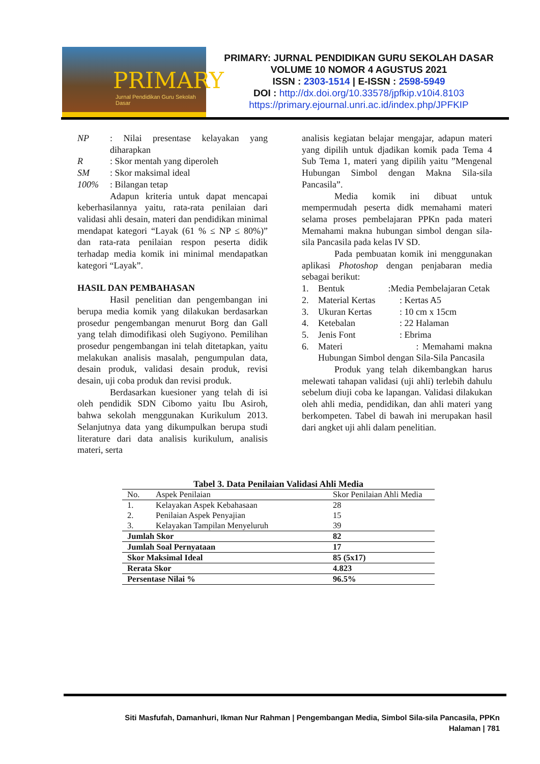PRIMARY
Jurnal Pendidikan Guru Sekolah Dasar
PRIMARY: JURNAL PENDIDIKAN GURU SEKOLAH DASAR
VOLUME 10 NOMOR 4 AGUSTUS 2021
ISSN : 2303-1514 | E-ISSN : 2598-5949
DOI : http://dx.doi.org/10.33578/jpfkip.v10i4.8103
https://primary.ejournal.unri.ac.id/index.php/JPFKIP
NP: Nilai presentase kelayakan yang diharapkan
R: Skor mentah yang diperoleh
SM: Skor maksimal ideal
100%: Bilangan tetap
Adapun kriteria untuk dapat mencapai keberhasilannya yaitu, rata-rata penilaian dari validasi ahli desain, materi dan pendidikan minimal mendapat kategori “Layak (61 % ≤ NP ≤ 80%)” dan rata-rata penilaian respon peserta didik terhadap media komik ini minimal mendapatkan kategori “Layak”.
HASIL DAN PEMBAHASAN
Hasil penelitian dan pengembangan ini berupa media komik yang dilakukan berdasarkan prosedur pengembangan menurut Borg dan Gall yang telah dimodifikasi oleh Sugiyono. Pemilihan prosedur pengembangan ini telah ditetapkan, yaitu melakukan analisis masalah, pengumpulan data, desain produk, validasi desain produk, revisi desain, uji coba produk dan revisi produk.
Berdasarkan kuesioner yang telah di isi oleh pendidik SDN Cibomo yaitu Ibu Asiroh, bahwa sekolah menggunakan Kurikulum 2013. Selanjutnya data yang dikumpulkan berupa studi literature dari data analisis kurikulum, analisis materi, serta
analisis kegiatan belajar mengajar, adapun materi yang dipilih untuk djadikan komik pada Tema 4 Sub Tema 1, materi yang dipilih yaitu ”Mengenal Hubungan Simbol dengan Makna Sila-sila Pancasila”.
Media komik ini dibuat untuk mempermudah peserta didk memahami materi selama proses pembelajaran PPKn pada materi Memahami makna hubungan simbol dengan sila-sila Pancasila pada kelas IV SD.
Pada pembuatan komik ini menggunakan aplikasi Photoshop dengan penjabaran media sebagai berikut:
1. Bentuk :Media Pembelajaran Cetak
2. Material Kertas: Kertas A5
3. Ukuran Kertas: 10 cm x 15cm
4. Ketebalan: 22 Halaman
5. Jenis Font: Ebrima
6. Materi : Memahami makna Hubungan Simbol dengan Sila-Sila Pancasila
Produk yang telah dikembangkan harus melewati tahapan validasi (uji ahli) terlebih dahulu sebelum diuji coba ke lapangan. Validasi dilakukan oleh ahli media, pendidikan, dan ahli materi yang berkompeten. Tabel di bawah ini merupakan hasil dari angket uji ahli dalam penelitian.
Tabel 3. Data Penilaian Validasi Ahli Media
| No. | Aspek Penilaian | Skor Penilaian Ahli Media |
| --- | --- | --- |
| 1. | Kelayakan Aspek Kebahasaan | 28 |
| 2. | Penilaian Aspek Penyajian | 15 |
| 3. | Kelayakan Tampilan Menyeluruh | 39 |
| Jumlah Skor | | 82 |
| Jumlah Soal Pernyataan | | 17 |
| Skor Maksimal Ideal | | 85 (5x17) |
| Rerata Skor | | 4.823 |
| Persentase Nilai % | | 96.5% |
Siti Masfufah, Damanhuri, Ikman Nur Rahman | Pengembangan Media, Simbol Sila-sila Pancasila, PPKn
Halaman | 781